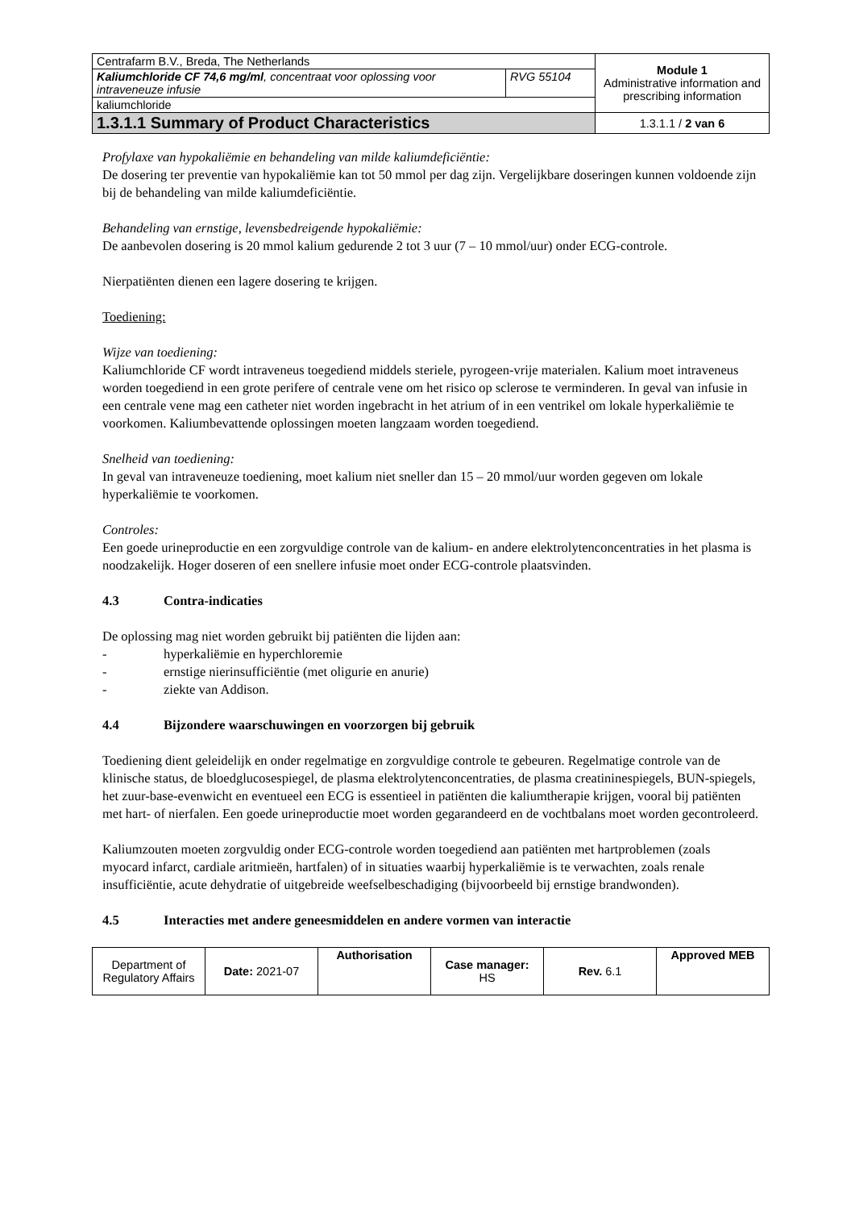| Centrafarm B.V., Breda, The Netherlands | | Module 1 Administrative information and prescribing information |
| Kaliumchloride CF 74,6 mg/ml , concentraat voor oplossing voor intraveneuze infusie | RVG 55104 | |
| kaliumchloride | | |
| 1.3.1.1 Summary of Product Characteristics | | 1.3.1.1 / 2 van 6 |
Profylaxe van hypokaliëmie en behandeling van milde kaliumdeficiëntie:
De dosering ter preventie van hypokaliëmie kan tot 50 mmol per dag zijn. Vergelijkbare doseringen kunnen voldoende zijn bij de behandeling van milde kaliumdeficiëntie.
Behandeling van ernstige, levensbedreigende hypokaliëmie:
De aanbevolen dosering is 20 mmol kalium gedurende 2 tot 3 uur (7 – 10 mmol/uur) onder ECG-controle.
Nierpatiënten dienen een lagere dosering te krijgen.
Toediening:
Wijze van toediening:
Kaliumchloride CF wordt intraveneus toegediend middels steriele, pyrogeen-vrije materialen. Kalium moet intraveneus worden toegediend in een grote perifere of centrale vene om het risico op sclerose te verminderen. In geval van infusie in een centrale vene mag een catheter niet worden ingebracht in het atrium of in een ventrikel om lokale hyperkaliëmie te voorkomen. Kaliumbevattende oplossingen moeten langzaam worden toegediend.
Snelheid van toediening:
In geval van intraveneuze toediening, moet kalium niet sneller dan 15 – 20 mmol/uur worden gegeven om lokale hyperkaliëmie te voorkomen.
Controles:
Een goede urineproductie en een zorgvuldige controle van de kalium- en andere elektrolytenconcentraties in het plasma is noodzakelijk. Hoger doseren of een snellere infusie moet onder ECG-controle plaatsvinden.
4.3 Contra-indicaties
De oplossing mag niet worden gebruikt bij patiënten die lijden aan:
- hyperkaliëmie en hyperchloremie
- ernstige nierinsufficiëntie (met oligurie en anurie)
- ziekte van Addison.
4.4 Bijzondere waarschuwingen en voorzorgen bij gebruik
Toediening dient geleidelijk en onder regelmatige en zorgvuldige controle te gebeuren. Regelmatige controle van de klinische status, de bloedglucosespiegel, de plasma elektrolytenconcentraties, de plasma creatininespiegels, BUN-spiegels, het zuur-base-evenwicht en eventueel een ECG is essentieel in patiënten die kaliumtherapie krijgen, vooral bij patiënten met hart- of nierfalen. Een goede urineproductie moet worden gegarandeerd en de vochtbalans moet worden gecontroleerd.
Kaliumzouten moeten zorgvuldig onder ECG-controle worden toegediend aan patiënten met hartproblemen (zoals myocard infarct, cardiale aritmieën, hartfalen) of in situaties waarbij hyperkaliëmie is te verwachten, zoals renale insufficiëntie, acute dehydratie of uitgebreide weefselbeschadiging (bijvoorbeeld bij ernstige brandwonden).
4.5 Interacties met andere geneesmiddelen en andere vormen van interactie
| Department of Regulatory Affairs | Date: 2021-07 | Authorisation | Case manager: HS | Rev. 6.1 | Approved MEB |